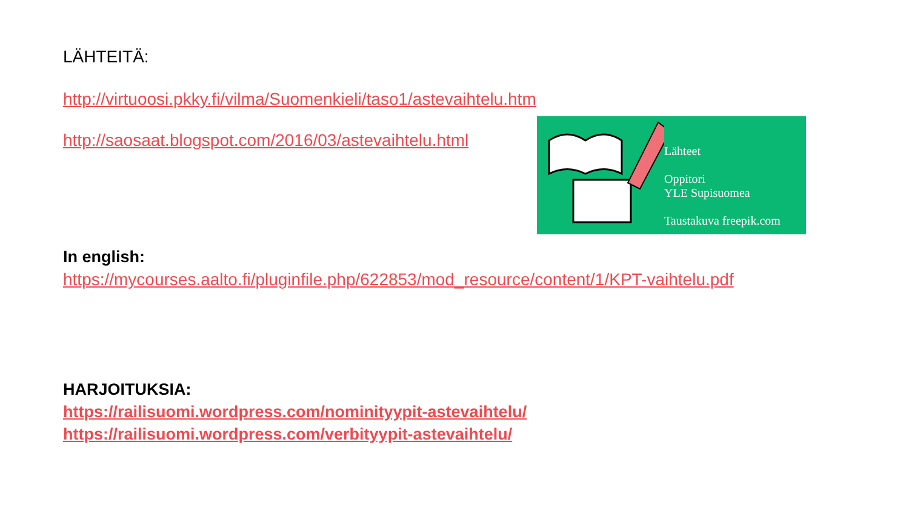LÄHTEITÄ:
http://virtuoosi.pkky.fi/vilma/Suomenkieli/taso1/astevaihtelu.htm
http://saosaat.blogspot.com/2016/03/astevaihtelu.html
Lähteet
Oppitori
YLE Supisuomea
Taustakuva freepik.com
In english:
https://mycourses.aalto.fi/pluginfile.php/622853/mod_resource/content/1/KPT-vaihtelu.pdf
HARJOITUKSIA:
https://railisuomi.wordpress.com/nominityypit-astevaihtelu/
https://railisuomi.wordpress.com/verbityypit-astevaihtelu/